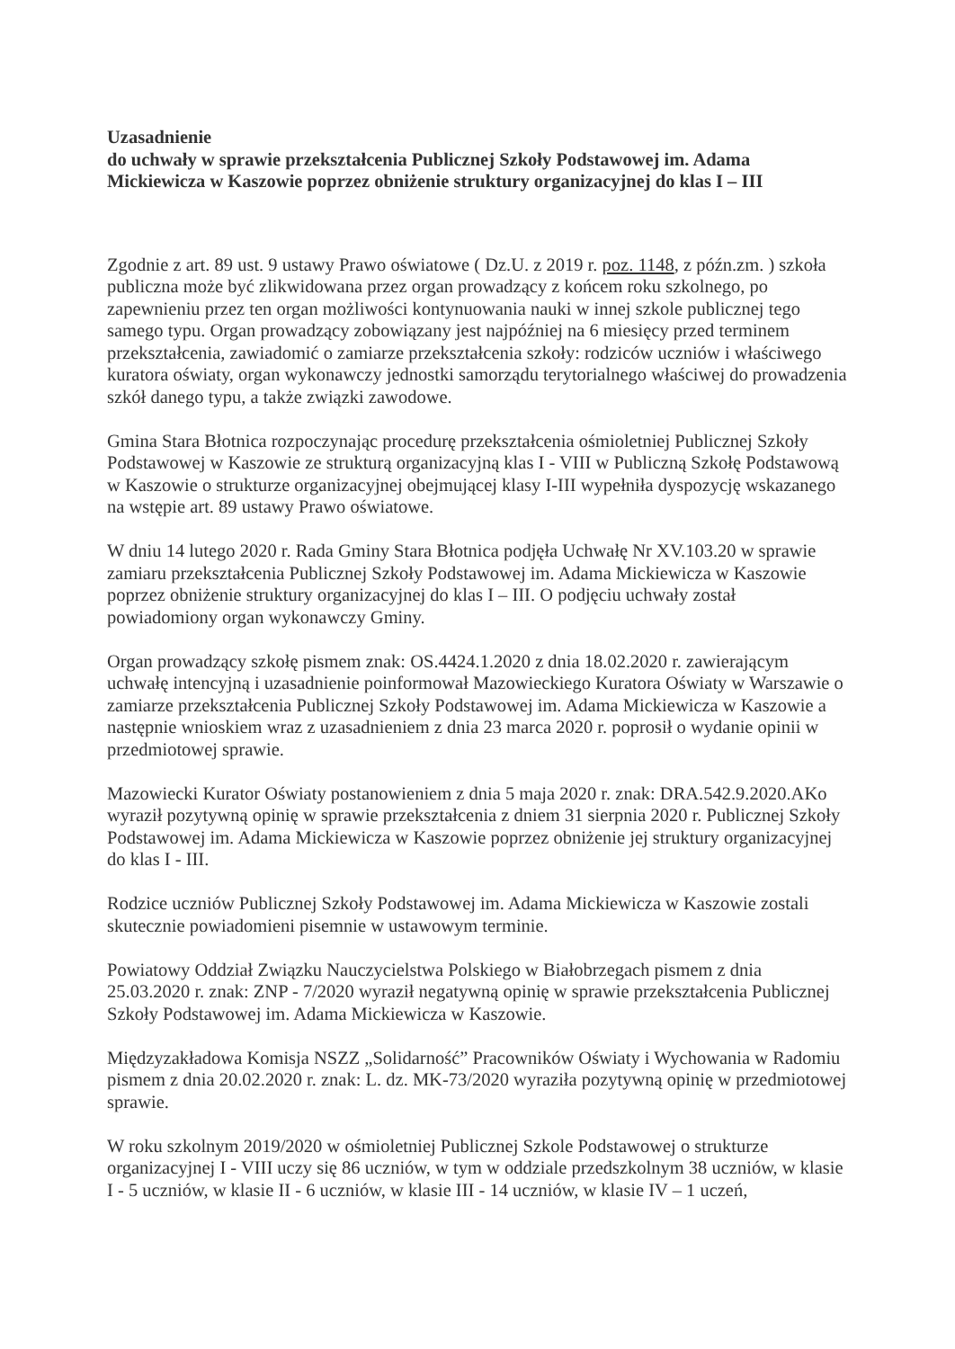Uzasadnienie
do uchwały w sprawie przekształcenia Publicznej Szkoły Podstawowej im. Adama Mickiewicza w Kaszowie poprzez obniżenie struktury organizacyjnej do klas I – III
Zgodnie z art. 89 ust. 9 ustawy Prawo oświatowe ( Dz.U. z 2019 r. poz. 1148, z późn.zm. ) szkoła publiczna może być zlikwidowana przez organ prowadzący z końcem roku szkolnego, po zapewnieniu przez ten organ możliwości kontynuowania nauki w innej szkole publicznej tego samego typu. Organ prowadzący zobowiązany jest najpóźniej na 6 miesięcy przed terminem przekształcenia, zawiadomić o zamiarze przekształcenia szkoły: rodziców uczniów i właściwego kuratora oświaty, organ wykonawczy jednostki samorządu terytorialnego właściwej do prowadzenia szkół danego typu, a także związki zawodowe.
Gmina Stara Błotnica rozpoczynając procedurę przekształcenia ośmioletniej Publicznej Szkoły Podstawowej w Kaszowie ze strukturą organizacyjną klas I - VIII w Publiczną Szkołę Podstawową w Kaszowie o strukturze organizacyjnej obejmującej klasy I-III wypełniła dyspozycję wskazanego na wstępie art. 89 ustawy Prawo oświatowe.
W dniu 14 lutego 2020 r. Rada Gminy Stara Błotnica podjęła Uchwałę Nr XV.103.20 w sprawie zamiaru przekształcenia Publicznej Szkoły Podstawowej im. Adama Mickiewicza w Kaszowie poprzez obniżenie struktury organizacyjnej do klas I – III. O podjęciu uchwały został powiadomiony organ wykonawczy Gminy.
Organ prowadzący szkołę pismem znak: OS.4424.1.2020 z dnia 18.02.2020 r. zawierającym uchwałę intencyjną i uzasadnienie poinformował Mazowieckiego Kuratora Oświaty w Warszawie o zamiarze przekształcenia Publicznej Szkoły Podstawowej im. Adama Mickiewicza w Kaszowie a następnie wnioskiem wraz z uzasadnieniem z dnia 23 marca 2020 r. poprosił o wydanie opinii w przedmiotowej sprawie.
Mazowiecki Kurator Oświaty postanowieniem z dnia 5 maja 2020 r. znak: DRA.542.9.2020.AKo wyraził pozytywną opinię w sprawie przekształcenia z dniem 31 sierpnia 2020 r. Publicznej Szkoły Podstawowej im. Adama Mickiewicza w Kaszowie poprzez obniżenie jej struktury organizacyjnej do klas I - III.
Rodzice uczniów Publicznej Szkoły Podstawowej im. Adama Mickiewicza w Kaszowie zostali skutecznie powiadomieni pisemnie w ustawowym terminie.
Powiatowy Oddział Związku Nauczycielstwa Polskiego w Białobrzegach pismem z dnia 25.03.2020 r. znak: ZNP - 7/2020 wyraził negatywną opinię w sprawie przekształcenia Publicznej Szkoły Podstawowej im. Adama Mickiewicza w Kaszowie.
Międzyzakładowa Komisja NSZZ „Solidarność” Pracowników Oświaty i Wychowania w Radomiu pismem z dnia 20.02.2020 r. znak: L. dz. MK-73/2020 wyraziła pozytywną opinię w przedmiotowej sprawie.
W roku szkolnym 2019/2020 w ośmioletniej Publicznej Szkole Podstawowej o strukturze organizacyjnej I - VIII uczy się 86 uczniów, w tym w oddziale przedszkolnym 38 uczniów, w klasie I - 5 uczniów, w klasie II - 6 uczniów, w klasie III - 14 uczniów, w klasie IV – 1 uczeń,